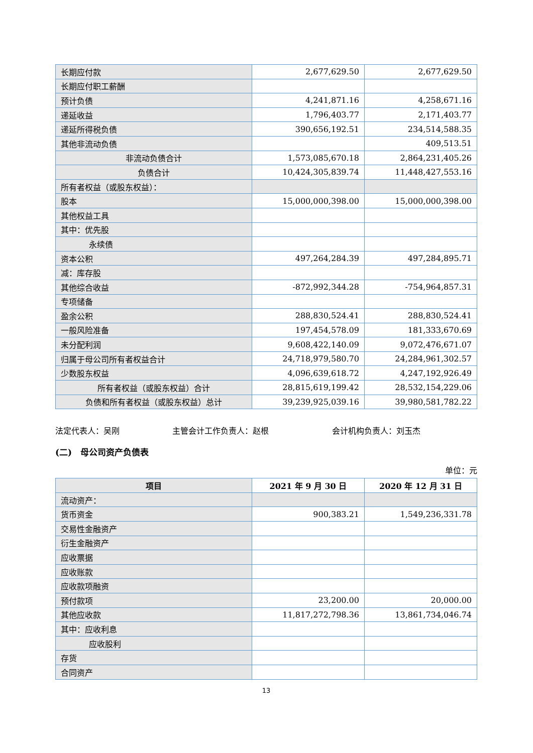| 长期应付款 | 2,677,629.50 | 2,677,629.50 |
| 长期应付职工薪酬 | | |
| 预计负债 | 4,241,871.16 | 4,258,671.16 |
| 递延收益 | 1,796,403.77 | 2,171,403.77 |
| 递延所得税负债 | 390,656,192.51 | 234,514,588.35 |
| 其他非流动负债 | | 409,513.51 |
| 非流动负债合计 | 1,573,085,670.18 | 2,864,231,405.26 |
| 负债合计 | 10,424,305,839.74 | 11,448,427,553.16 |
| 所有者权益（或股东权益）： | | |
| 股本 | 15,000,000,398.00 | 15,000,000,398.00 |
| 其他权益工具 | | |
| 其中：优先股 | | |
| 永续债 | | |
| 资本公积 | 497,264,284.39 | 497,284,895.71 |
| 减：库存股 | | |
| 其他综合收益 | -872,992,344.28 | -754,964,857.31 |
| 专项储备 | | |
| 盈余公积 | 288,830,524.41 | 288,830,524.41 |
| 一般风险准备 | 197,454,578.09 | 181,333,670.69 |
| 未分配利润 | 9,608,422,140.09 | 9,072,476,671.07 |
| 归属于母公司所有者权益合计 | 24,718,979,580.70 | 24,284,961,302.57 |
| 少数股东权益 | 4,096,639,618.72 | 4,247,192,926.49 |
| 所有者权益（或股东权益）合计 | 28,815,619,199.42 | 28,532,154,229.06 |
| 负债和所有者权益（或股东权益）总计 | 39,239,925,039.16 | 39,980,581,782.22 |
法定代表人：吴刚 主管会计工作负责人：赵根 会计机构负责人：刘玉杰
(二)　母公司资产负债表
单位：元
| 项目 | 2021 年 9 月 30 日 | 2020 年 12 月 31 日 |
| --- | --- | --- |
| 流动资产： | | |
| 货币资金 | 900,383.21 | 1,549,236,331.78 |
| 交易性金融资产 | | |
| 衍生金融资产 | | |
| 应收票据 | | |
| 应收账款 | | |
| 应收款项融资 | | |
| 预付款项 | 23,200.00 | 20,000.00 |
| 其他应收款 | 11,817,272,798.36 | 13,861,734,046.74 |
| 其中：应收利息 | | |
| 应收股利 | | |
| 存货 | | |
| 合同资产 | | |
13